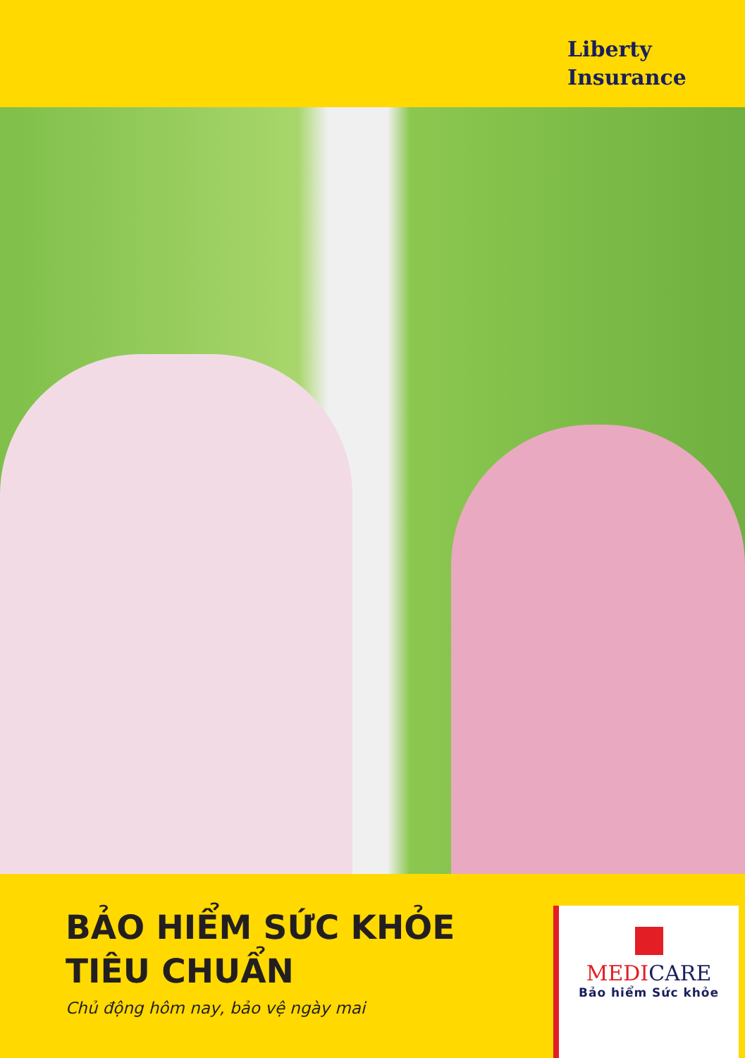Liberty
Insurance
BẢO HIỂM SỨC KHỎE
TIÊU CHUẨN
Chủ động hôm nay, bảo vệ ngày mai
MEDICARE
Bảo hiểm Sức khỏe